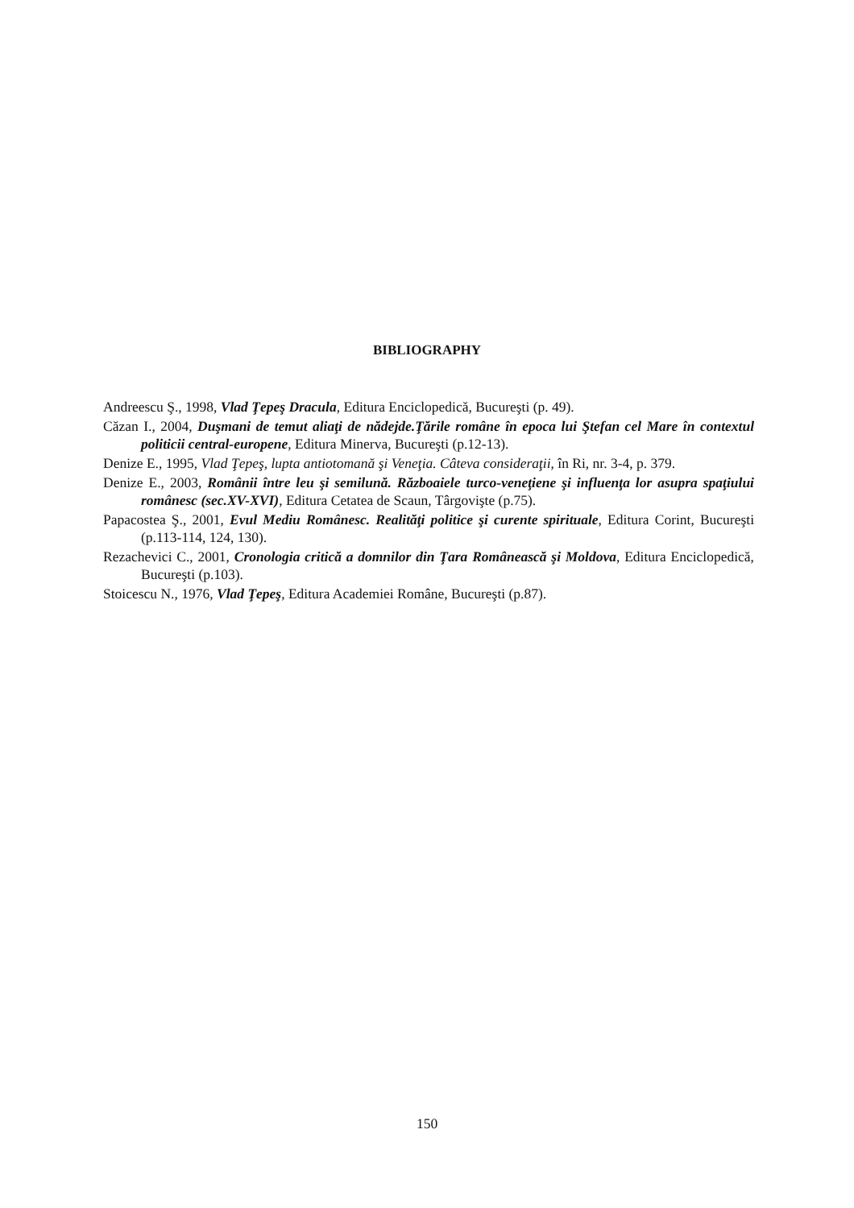BIBLIOGRAPHY
Andreescu Ş., 1998, Vlad Ţepeş Dracula, Editura Enciclopedică, Bucureşti (p. 49).
Căzan I., 2004, Duşmani de temut aliaţi de nădejde.Ţările române în epoca lui Ştefan cel Mare în contextul politicii central-europene, Editura Minerva, Bucureşti (p.12-13).
Denize E., 1995, Vlad Ţepeş, lupta antiotomană şi Veneţia. Câteva consideraţii, în Ri, nr. 3-4, p. 379.
Denize E., 2003, Românii între leu şi semilună. Războaiele turco-veneţiene şi influenţa lor asupra spaţiului românesc (sec.XV-XVI), Editura Cetatea de Scaun, Târgovişte (p.75).
Papacostea Ş., 2001, Evul Mediu Românesc. Realităţi politice şi curente spirituale, Editura Corint, Bucureşti (p.113-114, 124, 130).
Rezachevici C., 2001, Cronologia critică a domnilor din Ţara Românească şi Moldova, Editura Enciclopedică, Bucureşti (p.103).
Stoicescu N., 1976, Vlad Ţepeş, Editura Academiei Române, Bucureşti (p.87).
150